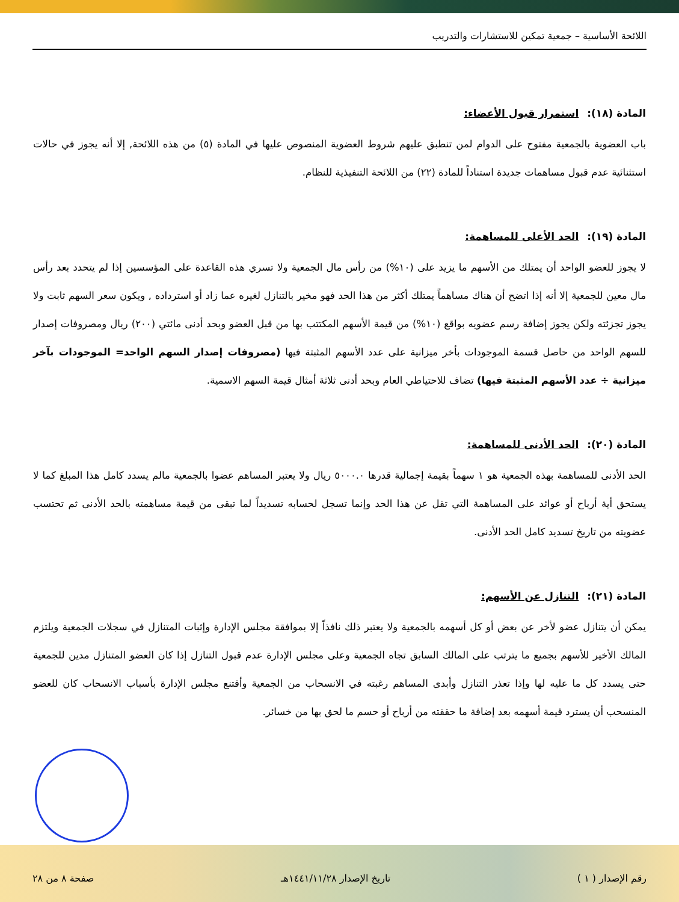اللائحة الأساسية – جمعية تمكين للاستشارات والتدريب
المادة (١٨): استمرار قبول الأعضاء:
باب العضوية بالجمعية مفتوح على الدوام لمن تنطبق عليهم شروط العضوية المنصوص عليها في المادة (٥) من هذه اللائحة, إلا أنه يجوز في حالات استثنائية عدم قبول مساهمات جديدة استناداً للمادة (٢٢) من اللائحة التنفيذية للنظام.
المادة (١٩): الحد الأعلى للمساهمة:
لا يجوز للعضو الواحد أن يمتلك من الأسهم ما يزيد على (١٠%) من رأس مال الجمعية ولا تسري هذه القاعدة على المؤسسين إذا لم يتحدد بعد رأس مال معين للجمعية إلا أنه إذا اتضح أن هناك مساهماً يمتلك أكثر من هذا الحد فهو مخير بالتنازل لغيره عما زاد أو استرداده , ويكون سعر السهم ثابت ولا يجوز تجزئته ولكن يجوز إضافة رسم عضويه بواقع (١٠%) من قيمة الأسهم المكتتب بها من قبل العضو وبحد أدنى مائتي (٢٠٠) ريال ومصروفات إصدار للسهم الواحد من حاصل قسمة الموجودات بأخر ميزانية على عدد الأسهم المثبتة فيها (مصروفات إصدار السهم الواحد= الموجودات بآخر ميزانية ÷ عدد الأسهم المثبتة فيها) تضاف للاحتياطي العام وبحد أدنى ثلاثة أمثال قيمة السهم الاسمية.
المادة (٢٠): الحد الأدنى للمساهمة:
الحد الأدنى للمساهمة بهذه الجمعية هو ١ سهماً بقيمة إجمالية قدرها ٥٠٠٠.٠ ريال ولا يعتبر المساهم عضوا بالجمعية مالم يسدد كامل هذا المبلغ كما لا يستحق أية أرباح أو عوائد على المساهمة التي تقل عن هذا الحد وإنما تسجل لحسابه تسديداً لما تبقى من قيمة مساهمته بالحد الأدنى ثم تحتسب عضويته من تاريخ تسديد كامل الحد الأدنى.
المادة (٢١): التنازل عن الأسهم:
يمكن أن يتنازل عضو لأخر عن بعض أو كل أسهمه بالجمعية ولا يعتبر ذلك نافذاً إلا بموافقة مجلس الإدارة وإثبات المتنازل في سجلات الجمعية ويلتزم المالك الأخير للأسهم بجميع ما يترتب على المالك السابق تجاه الجمعية وعلى مجلس الإدارة عدم قبول التنازل إذا كان العضو المتنازل مدين للجمعية حتى يسدد كل ما عليه لها وإذا تعذر التنازل وأبدى المساهم رغبته في الانسحاب من الجمعية وأقتنع مجلس الإدارة بأسباب الانسحاب كان للعضو المنسحب أن يسترد قيمة أسهمه بعد إضافة ما حققته من أرباح أو حسم ما لحق بها من خسائر.
رقم الإصدار ( ١ ) تاريخ الإصدار ١٤٤١/١١/٢٨هـ صفحة ٨ من ٢٨